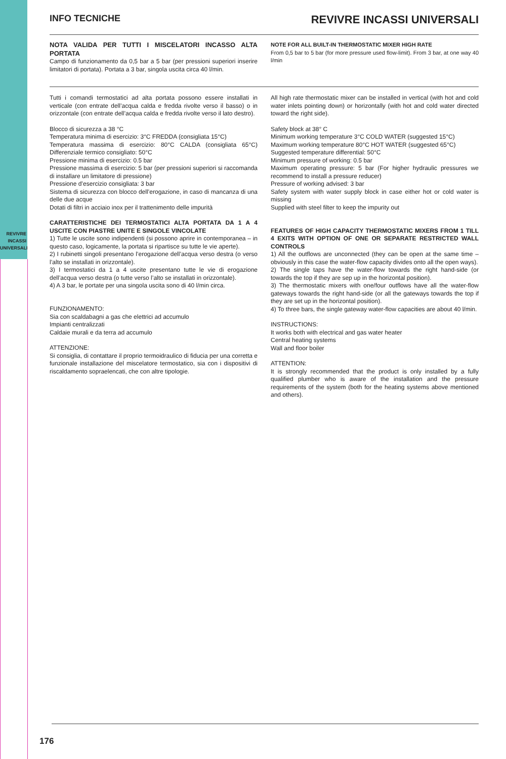REVIVRE
INCASSI
UNIVERSALI
INFO TECNICHE
REVIVRE INCASSI UNIVERSALI
NOTA VALIDA PER TUTTI I MISCELATORI INCASSO ALTA PORTATA
Campo di funzionamento da 0,5 bar a 5 bar (per pressioni superiori inserire limitatori di portata). Portata a 3 bar, singola uscita circa 40 l/min.
NOTE FOR ALL BUILT-IN THERMOSTATIC MIXER HIGH RATE
From 0,5 bar to 5 bar (for more pressure used flow-limit). From 3 bar, at one way 40 l/min
Tutti i comandi termostatici ad alta portata possono essere installati in verticale (con entrate dell’acqua calda e fredda rivolte verso il basso) o in orizzontale (con entrate dell’acqua calda e fredda rivolte verso il lato destro).
Blocco di sicurezza a 38 °C
Temperatura minima di esercizio: 3°C FREDDA (consigliata 15°C)
Temperatura massima di esercizio: 80°C CALDA (consigliata 65°C) Differenziale termico consigliato: 50°C
Pressione minima di esercizio: 0.5 bar
Pressione massima di esercizio: 5 bar (per pressioni superiori si raccomanda di installare un limitatore di pressione)
Pressione d’esercizio consigliata: 3 bar
Sistema di sicurezza con blocco dell’erogazione, in caso di mancanza di una delle due acque
Dotati di filtri in acciaio inox per il trattenimento delle impurità
CARATTERISTICHE DEI TERMOSTATICI ALTA PORTATA DA 1 A 4 USCITE CON PIASTRE UNITE E SINGOLE VINCOLATE
1) Tutte le uscite sono indipendenti (si possono aprire in contemporanea – in questo caso, logicamente, la portata si ripartisce su tutte le vie aperte).
2) I rubinetti singoli presentano l’erogazione dell’acqua verso destra (o verso l’alto se installati in orizzontale).
3) I termostatici da 1 a 4 uscite presentano tutte le vie di erogazione dell’acqua verso destra (o tutte verso l’alto se installati in orizzontale).
4) A 3 bar, le portate per una singola uscita sono di 40 l/min circa.
FUNZIONAMENTO:
Sia con scaldabagni a gas che elettrici ad accumulo
Impianti centralizzati
Caldaie murali e da terra ad accumulo
ATTENZIONE:
Si consiglia, di contattare il proprio termoidraulico di fiducia per una corretta e funzionale installazione del miscelatore termostatico, sia con i dispositivi di riscaldamento sopraelencati, che con altre tipologie.
All high rate thermostatic mixer can be installed in vertical (with hot and cold water inlets pointing down) or horizontally (with hot and cold water directed toward the right side).
Safety block at 38° C
Minimum working temperature 3°C COLD WATER (suggested 15°C)
Maximum working temperature 80°C HOT WATER (suggested 65°C)
Suggested temperature differential: 50°C
Minimum pressure of working: 0.5 bar
Maximum operating pressure: 5 bar (For higher hydraulic pressures we recommend to install a pressure reducer)
Pressure of working advised: 3 bar
Safety system with water supply block in case either hot or cold water is missing
Supplied with steel filter to keep the impurity out
FEATURES OF HIGH CAPACITY THERMOSTATIC MIXERS FROM 1 TILL 4 EXITS WITH OPTION OF ONE OR SEPARATE RESTRICTED WALL CONTROLS
1) All the outflows are unconnected (they can be open at the same time – obviously in this case the water-flow capacity divides onto all the open ways).
2) The single taps have the water-flow towards the right hand-side (or towards the top if they are sep up in the horizontal position).
3) The thermostatic mixers with one/four outflows have all the water-flow gateways towards the right hand-side (or all the gateways towards the top if they are set up in the horizontal position).
4) To three bars, the single gateway water-flow capacities are about 40 l/min.
INSTRUCTIONS:
It works both with electrical and gas water heater
Central heating systems
Wall and floor boiler
ATTENTION:
It is strongly recommended that the product is only installed by a fully qualified plumber who is aware of the installation and the pressure requirements of the system (both for the heating systems above mentioned and others).
176